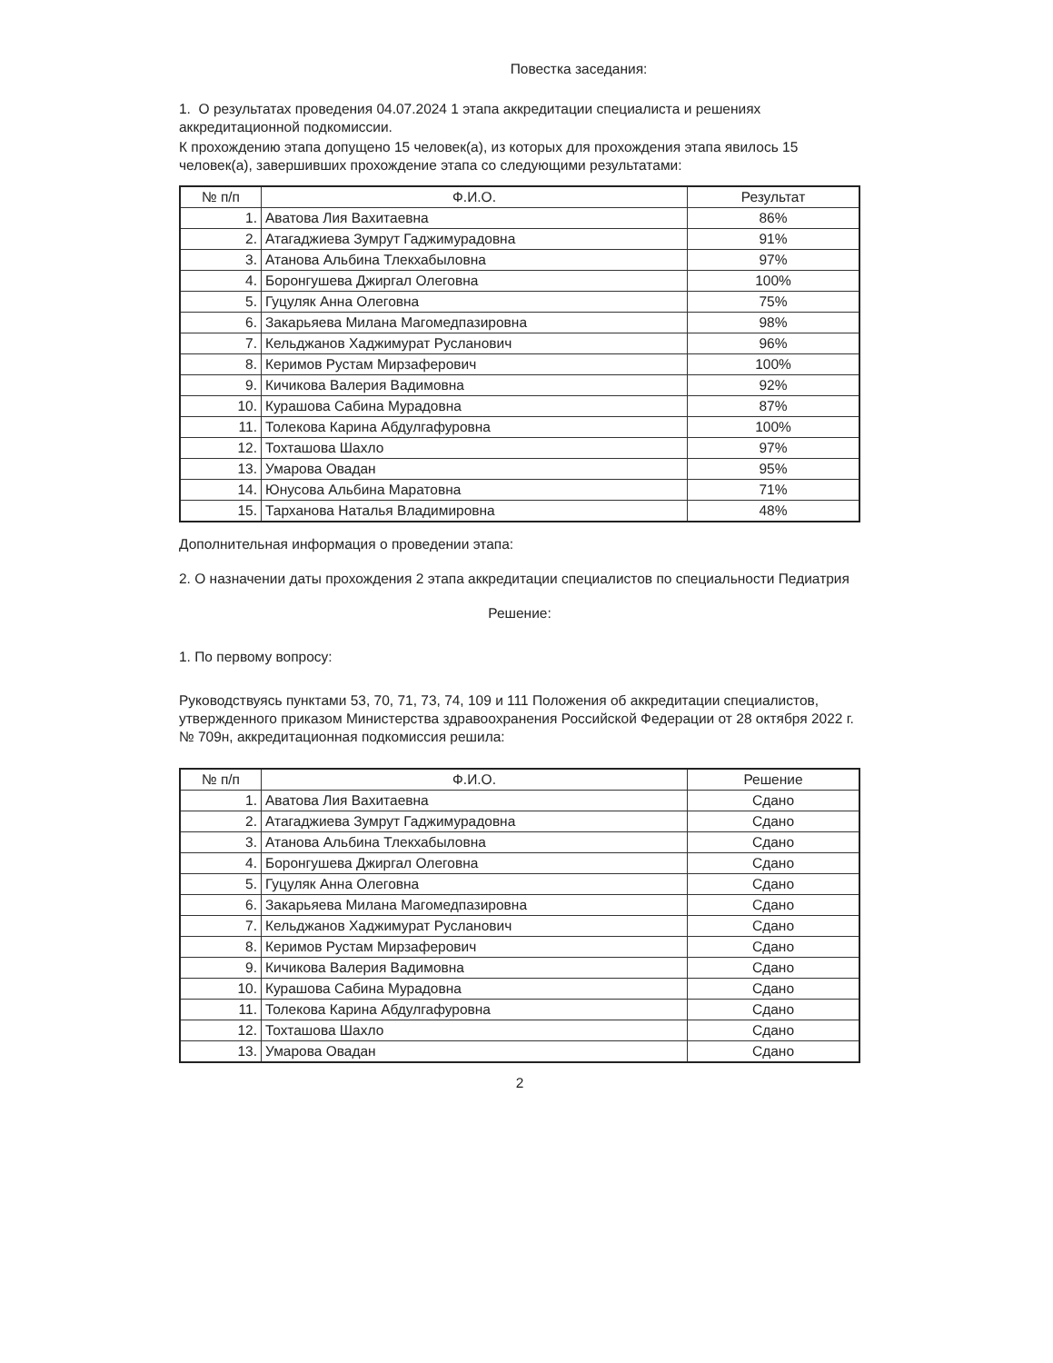Повестка заседания:
1. О результатах проведения 04.07.2024 1 этапа аккредитации специалиста и решениях аккредитационной подкомиссии.
К прохождению этапа допущено 15 человек(а), из которых для прохождения этапа явилось 15 человек(а), завершивших прохождение этапа со следующими результатами:
| № п/п | Ф.И.О. | Результат |
| --- | --- | --- |
| 1. | Аватова Лия Вахитаевна | 86% |
| 2. | Атагаджиева Зумрут Гаджимурадовна | 91% |
| 3. | Атанова Альбина Тлекхабыловна | 97% |
| 4. | Боронгушева Джиргал Олеговна | 100% |
| 5. | Гуцуляк Анна Олеговна | 75% |
| 6. | Закарьяева Милана Магомедпазировна | 98% |
| 7. | Кельджанов Хаджимурат Русланович | 96% |
| 8. | Керимов Рустам Мирзаферович | 100% |
| 9. | Кичикова Валерия Вадимовна | 92% |
| 10. | Курашова Сабина Мурадовна | 87% |
| 11. | Толекова Карина Абдулгафуровна | 100% |
| 12. | Тохташова Шахло | 97% |
| 13. | Умарова Овадан | 95% |
| 14. | Юнусова Альбина Маратовна | 71% |
| 15. | Тарханова Наталья Владимировна | 48% |
Дополнительная информация о проведении этапа:
2. О назначении даты прохождения 2 этапа аккредитации специалистов по специальности Педиатрия
Решение:
1. По первому вопросу:
Руководствуясь пунктами 53, 70, 71, 73, 74, 109 и 111 Положения об аккредитации специалистов, утвержденного приказом Министерства здравоохранения Российской Федерации от 28 октября 2022 г. № 709н, аккредитационная подкомиссия решила:
| № п/п | Ф.И.О. | Решение |
| --- | --- | --- |
| 1. | Аватова Лия Вахитаевна | Сдано |
| 2. | Атагаджиева Зумрут Гаджимурадовна | Сдано |
| 3. | Атанова Альбина Тлекхабыловна | Сдано |
| 4. | Боронгушева Джиргал Олеговна | Сдано |
| 5. | Гуцуляк Анна Олеговна | Сдано |
| 6. | Закарьяева Милана Магомедпазировна | Сдано |
| 7. | Кельджанов Хаджимурат Русланович | Сдано |
| 8. | Керимов Рустам Мирзаферович | Сдано |
| 9. | Кичикова Валерия Вадимовна | Сдано |
| 10. | Курашова Сабина Мурадовна | Сдано |
| 11. | Толекова Карина Абдулгафуровна | Сдано |
| 12. | Тохташова Шахло | Сдано |
| 13. | Умарова Овадан | Сдано |
2